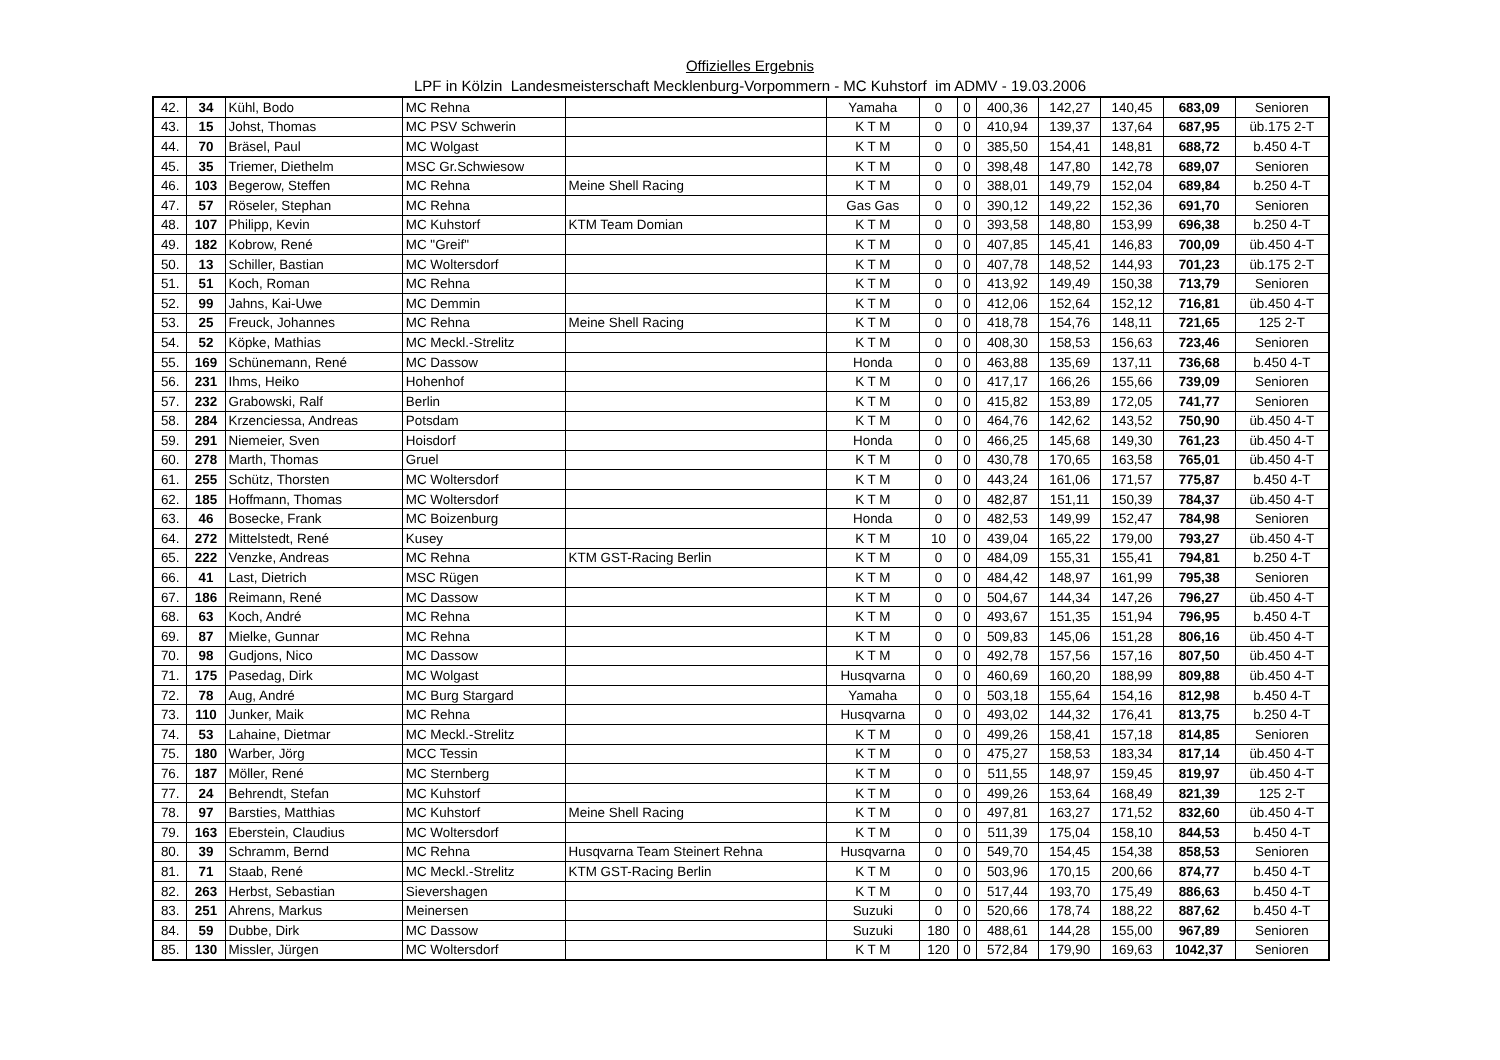Offizielles Ergebnis
LPF in Kölzin Landesmeisterschaft Mecklenburg-Vorpommern - MC Kuhstorf im ADMV - 19.03.2006
| 42. | 34 | Kühl, Bodo | MC Rehna | | Yamaha | 0 | 0 | 400,36 | 142,27 | 140,45 | 683,09 | Senioren |
| 43. | 15 | Johst, Thomas | MC PSV Schwerin | | K T M | 0 | 0 | 410,94 | 139,37 | 137,64 | 687,95 | üb.175 2-T |
| 44. | 70 | Bräsel, Paul | MC Wolgast | | K T M | 0 | 0 | 385,50 | 154,41 | 148,81 | 688,72 | b.450 4-T |
| 45. | 35 | Triemer, Diethelm | MSC Gr.Schwiesow | | K T M | 0 | 0 | 398,48 | 147,80 | 142,78 | 689,07 | Senioren |
| 46. | 103 | Begerow, Steffen | MC Rehna | Meine Shell Racing | K T M | 0 | 0 | 388,01 | 149,79 | 152,04 | 689,84 | b.250 4-T |
| 47. | 57 | Röseler, Stephan | MC Rehna | | Gas Gas | 0 | 0 | 390,12 | 149,22 | 152,36 | 691,70 | Senioren |
| 48. | 107 | Philipp, Kevin | MC Kuhstorf | KTM Team Domian | K T M | 0 | 0 | 393,58 | 148,80 | 153,99 | 696,38 | b.250 4-T |
| 49. | 182 | Kobrow, René | MC "Greif" | | K T M | 0 | 0 | 407,85 | 145,41 | 146,83 | 700,09 | üb.450 4-T |
| 50. | 13 | Schiller, Bastian | MC Woltersdorf | | K T M | 0 | 0 | 407,78 | 148,52 | 144,93 | 701,23 | üb.175 2-T |
| 51. | 51 | Koch, Roman | MC Rehna | | K T M | 0 | 0 | 413,92 | 149,49 | 150,38 | 713,79 | Senioren |
| 52. | 99 | Jahns, Kai-Uwe | MC Demmin | | K T M | 0 | 0 | 412,06 | 152,64 | 152,12 | 716,81 | üb.450 4-T |
| 53. | 25 | Freuck, Johannes | MC Rehna | Meine Shell Racing | K T M | 0 | 0 | 418,78 | 154,76 | 148,11 | 721,65 | 125 2-T |
| 54. | 52 | Köpke, Mathias | MC Meckl.-Strelitz | | K T M | 0 | 0 | 408,30 | 158,53 | 156,63 | 723,46 | Senioren |
| 55. | 169 | Schünemann, René | MC Dassow | | Honda | 0 | 0 | 463,88 | 135,69 | 137,11 | 736,68 | b.450 4-T |
| 56. | 231 | Ihms, Heiko | Hohenhof | | K T M | 0 | 0 | 417,17 | 166,26 | 155,66 | 739,09 | Senioren |
| 57. | 232 | Grabowski, Ralf | Berlin | | K T M | 0 | 0 | 415,82 | 153,89 | 172,05 | 741,77 | Senioren |
| 58. | 284 | Krzenciessa, Andreas | Potsdam | | K T M | 0 | 0 | 464,76 | 142,62 | 143,52 | 750,90 | üb.450 4-T |
| 59. | 291 | Niemeier, Sven | Hoisdorf | | Honda | 0 | 0 | 466,25 | 145,68 | 149,30 | 761,23 | üb.450 4-T |
| 60. | 278 | Marth, Thomas | Gruel | | K T M | 0 | 0 | 430,78 | 170,65 | 163,58 | 765,01 | üb.450 4-T |
| 61. | 255 | Schütz, Thorsten | MC Woltersdorf | | K T M | 0 | 0 | 443,24 | 161,06 | 171,57 | 775,87 | b.450 4-T |
| 62. | 185 | Hoffmann, Thomas | MC Woltersdorf | | K T M | 0 | 0 | 482,87 | 151,11 | 150,39 | 784,37 | üb.450 4-T |
| 63. | 46 | Bosecke, Frank | MC Boizenburg | | Honda | 0 | 0 | 482,53 | 149,99 | 152,47 | 784,98 | Senioren |
| 64. | 272 | Mittelstedt, René | Kusey | | K T M | 10 | 0 | 439,04 | 165,22 | 179,00 | 793,27 | üb.450 4-T |
| 65. | 222 | Venzke, Andreas | MC Rehna | KTM GST-Racing Berlin | K T M | 0 | 0 | 484,09 | 155,31 | 155,41 | 794,81 | b.250 4-T |
| 66. | 41 | Last, Dietrich | MSC Rügen | | K T M | 0 | 0 | 484,42 | 148,97 | 161,99 | 795,38 | Senioren |
| 67. | 186 | Reimann, René | MC Dassow | | K T M | 0 | 0 | 504,67 | 144,34 | 147,26 | 796,27 | üb.450 4-T |
| 68. | 63 | Koch, André | MC Rehna | | K T M | 0 | 0 | 493,67 | 151,35 | 151,94 | 796,95 | b.450 4-T |
| 69. | 87 | Mielke, Gunnar | MC Rehna | | K T M | 0 | 0 | 509,83 | 145,06 | 151,28 | 806,16 | üb.450 4-T |
| 70. | 98 | Gudjons, Nico | MC Dassow | | K T M | 0 | 0 | 492,78 | 157,56 | 157,16 | 807,50 | üb.450 4-T |
| 71. | 175 | Pasedag, Dirk | MC Wolgast | | Husqvarna | 0 | 0 | 460,69 | 160,20 | 188,99 | 809,88 | üb.450 4-T |
| 72. | 78 | Aug, André | MC Burg Stargard | | Yamaha | 0 | 0 | 503,18 | 155,64 | 154,16 | 812,98 | b.450 4-T |
| 73. | 110 | Junker, Maik | MC Rehna | | Husqvarna | 0 | 0 | 493,02 | 144,32 | 176,41 | 813,75 | b.250 4-T |
| 74. | 53 | Lahaine, Dietmar | MC Meckl.-Strelitz | | K T M | 0 | 0 | 499,26 | 158,41 | 157,18 | 814,85 | Senioren |
| 75. | 180 | Warber, Jörg | MCC Tessin | | K T M | 0 | 0 | 475,27 | 158,53 | 183,34 | 817,14 | üb.450 4-T |
| 76. | 187 | Möller, René | MC Sternberg | | K T M | 0 | 0 | 511,55 | 148,97 | 159,45 | 819,97 | üb.450 4-T |
| 77. | 24 | Behrendt, Stefan | MC Kuhstorf | | K T M | 0 | 0 | 499,26 | 153,64 | 168,49 | 821,39 | 125 2-T |
| 78. | 97 | Barsties, Matthias | MC Kuhstorf | Meine Shell Racing | K T M | 0 | 0 | 497,81 | 163,27 | 171,52 | 832,60 | üb.450 4-T |
| 79. | 163 | Eberstein, Claudius | MC Woltersdorf | | K T M | 0 | 0 | 511,39 | 175,04 | 158,10 | 844,53 | b.450 4-T |
| 80. | 39 | Schramm, Bernd | MC Rehna | Husqvarna Team Steinert Rehna | Husqvarna | 0 | 0 | 549,70 | 154,45 | 154,38 | 858,53 | Senioren |
| 81. | 71 | Staab, René | MC Meckl.-Strelitz | KTM GST-Racing Berlin | K T M | 0 | 0 | 503,96 | 170,15 | 200,66 | 874,77 | b.450 4-T |
| 82. | 263 | Herbst, Sebastian | Sievershagen | | K T M | 0 | 0 | 517,44 | 193,70 | 175,49 | 886,63 | b.450 4-T |
| 83. | 251 | Ahrens, Markus | Meinersen | | Suzuki | 0 | 0 | 520,66 | 178,74 | 188,22 | 887,62 | b.450 4-T |
| 84. | 59 | Dubbe, Dirk | MC Dassow | | Suzuki | 180 | 0 | 488,61 | 144,28 | 155,00 | 967,89 | Senioren |
| 85. | 130 | Missler, Jürgen | MC Woltersdorf | | K T M | 120 | 0 | 572,84 | 179,90 | 169,63 | 1042,37 | Senioren |